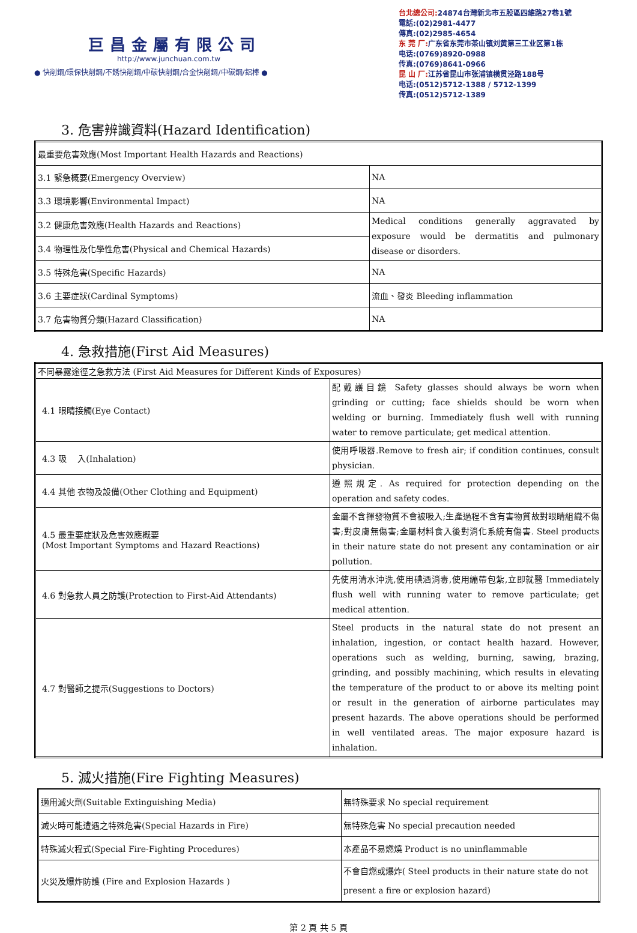巨昌金屬有限公司
http://www.junchuan.com.tw
● 快削鋼/環保快削鋼/不銹快削鋼/中碳快削鋼/合金快削鋼/中碳鋼/鋁棒 ●
台北總公司: 24874台灣新北市五股區四維路27巷1號
電話:(02)2981-4477
傳真:(02)2985-4654
东 莞 厂: 广东省东莞市茶山镇刘黄第三工业区第1栋
电话:(0769)8920-0988
传真:(0769)8641-0966
昆 山 厂: 江苏省昆山市张浦镇横贯泾路188号
电话:(0512)5712-1388 / 5712-1399
传真:(0512)5712-1389
3. 危害辨識資料(Hazard Identification)
| 最重要危害效應(Most Important Health Hazards and Reactions) | |
| 3.1 緊急概要(Emergency Overview) | NA |
| 3.3 環境影響(Environmental Impact) | NA |
| 3.2 健康危害效應(Health Hazards and Reactions) | Medical conditions generally aggravated by exposure would be dermatitis and pulmonary disease or disorders. |
| 3.4 物理性及化學性危害(Physical and Chemical Hazards) | |
| 3.5 特殊危害(Specific Hazards) | NA |
| 3.6 主要症狀(Cardinal Symptoms) | 流血、發炎 Bleeding inflammation |
| 3.7 危害物質分類(Hazard Classification) | NA |
4. 急救措施(First Aid Measures)
| 不同暴露途徑之急救方法 (First Aid Measures for Different Kinds of Exposures) | |
| 4.1 眼睛接觸(Eye Contact) | 配戴護目鏡 Safety glasses should always be worn when grinding or cutting; face shields should be worn when welding or burning. Immediately flush well with running water to remove particulate; get medical attention. |
| 4.3 吸 入(Inhalation) | 使用呼吸器.Remove to fresh air; if condition continues, consult physician. |
| 4.4 其他 衣物及設備(Other Clothing and Equipment) | 遵照規定. As required for protection depending on the operation and safety codes. |
| 4.5 最重要症狀及危害效應概要 (Most Important Symptoms and Hazard Reactions) | 金屬不含揮發物質不會被吸入;生產過程不含有害物質故對眼睛組織不傷害;對皮膚無傷害;金屬材料食入後對消化系統有傷害. Steel products in their nature state do not present any contamination or air pollution. |
| 4.6 對急救人員之防護(Protection to First-Aid Attendants) | 先使用清水沖洗,使用碘酒消毒,使用繃帶包紮,立即就醫 Immediately flush well with running water to remove particulate; get medical attention. |
| 4.7 對醫師之提示(Suggestions to Doctors) | Steel products in the natural state do not present an inhalation, ingestion, or contact health hazard. However, operations such as welding, burning, sawing, brazing, grinding, and possibly machining, which results in elevating the temperature of the product to or above its melting point or result in the generation of airborne particulates may present hazards. The above operations should be performed in well ventilated areas. The major exposure hazard is inhalation. |
5. 滅火措施(Fire Fighting Measures)
| 適用滅火劑(Suitable Extinguishing Media) | 無特殊要求 No special requirement |
| 滅火時可能遭遇之特殊危害(Special Hazards in Fire) | 無特殊危害 No special precaution needed |
| 特殊滅火程式(Special Fire-Fighting Procedures) | 本產品不易燃燒 Product is no uninflammable |
| 火災及爆炸防護 (Fire and Explosion Hazards ) | 不會自燃或爆炸( Steel products in their nature state do not present a fire or explosion hazard) |
第 2 頁 共 5 頁